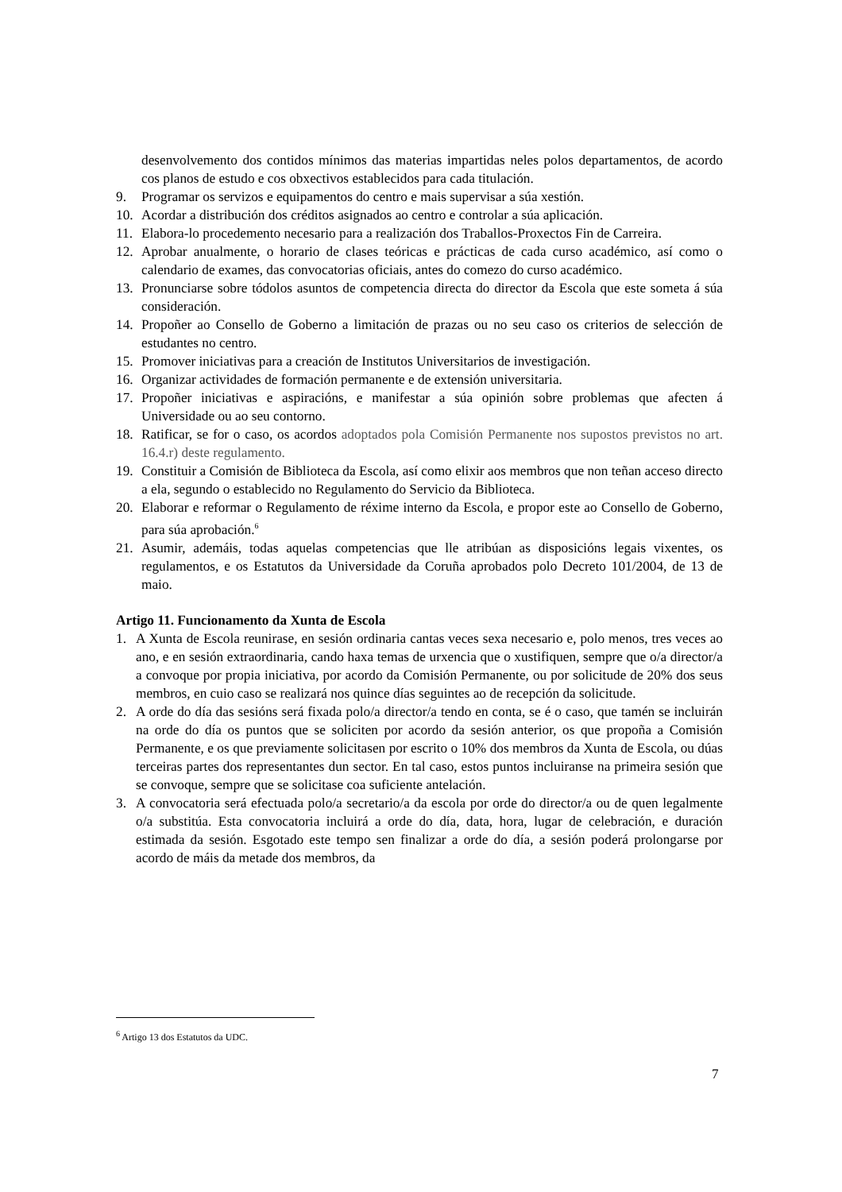desenvolvemento dos contidos mínimos das materias impartidas neles polos departamentos, de acordo cos planos de estudo e cos obxectivos establecidos para cada titulación.
9. Programar os servizos e equipamentos do centro e mais supervisar a súa xestión.
10. Acordar a distribución dos créditos asignados ao centro e controlar a súa aplicación.
11. Elabora-lo procedemento necesario para a realización dos Traballos-Proxectos Fin de Carreira.
12. Aprobar anualmente, o horario de clases teóricas e prácticas de cada curso académico, así como o calendario de exames, das convocatorias oficiais, antes do comezo do curso académico.
13. Pronunciarse sobre tódolos asuntos de competencia directa do director da Escola que este someta á súa consideración.
14. Propoñer ao Consello de Goberno a limitación de prazas ou no seu caso os criterios de selección de estudantes no centro.
15. Promover iniciativas para a creación de Institutos Universitarios de investigación.
16. Organizar actividades de formación permanente e de extensión universitaria.
17. Propoñer iniciativas e aspiracións, e manifestar a súa opinión sobre problemas que afecten á Universidade ou ao seu contorno.
18. Ratificar, se for o caso, os acordos adoptados pola Comisión Permanente nos supostos previstos no art. 16.4.r) deste regulamento.
19. Constituir a Comisión de Biblioteca da Escola, así como elixir aos membros que non teñan acceso directo a ela, segundo o establecido no Regulamento do Servicio da Biblioteca.
20. Elaborar e reformar o Regulamento de réxime interno da Escola, e propor este ao Consello de Goberno, para súa aprobación.<sup>6</sup>
21. Asumir, ademáis, todas aquelas competencias que lle atribúan as disposicións legais vixentes, os regulamentos, e os Estatutos da Universidade da Coruña aprobados polo Decreto 101/2004, de 13 de maio.
Artigo 11. Funcionamento da Xunta de Escola
1. A Xunta de Escola reunirase, en sesión ordinaria cantas veces sexa necesario e, polo menos, tres veces ao ano, e en sesión extraordinaria, cando haxa temas de urxencia que o xustifiquen, sempre que o/a director/a a convoque por propia iniciativa, por acordo da Comisión Permanente, ou por solicitude de 20% dos seus membros, en cuio caso se realizará nos quince días seguintes ao de recepción da solicitude.
2. A orde do día das sesións será fixada polo/a director/a tendo en conta, se é o caso, que tamén se incluirán na orde do día os puntos que se soliciten por acordo da sesión anterior, os que propoña a Comisión Permanente, e os que previamente solicitasen por escrito o 10% dos membros da Xunta de Escola, ou dúas terceiras partes dos representantes dun sector. En tal caso, estos puntos incluiranse na primeira sesión que se convoque, sempre que se solicitase coa suficiente antelación.
3. A convocatoria será efectuada polo/a secretario/a da escola por orde do director/a ou de quen legalmente o/a substitúa. Esta convocatoria incluirá a orde do día, data, hora, lugar de celebración, e duración estimada da sesión. Esgotado este tempo sen finalizar a orde do día, a sesión poderá prolongarse por acordo de máis da metade dos membros, da
<sup>6</sup> Artigo 13 dos Estatutos da UDC.
7